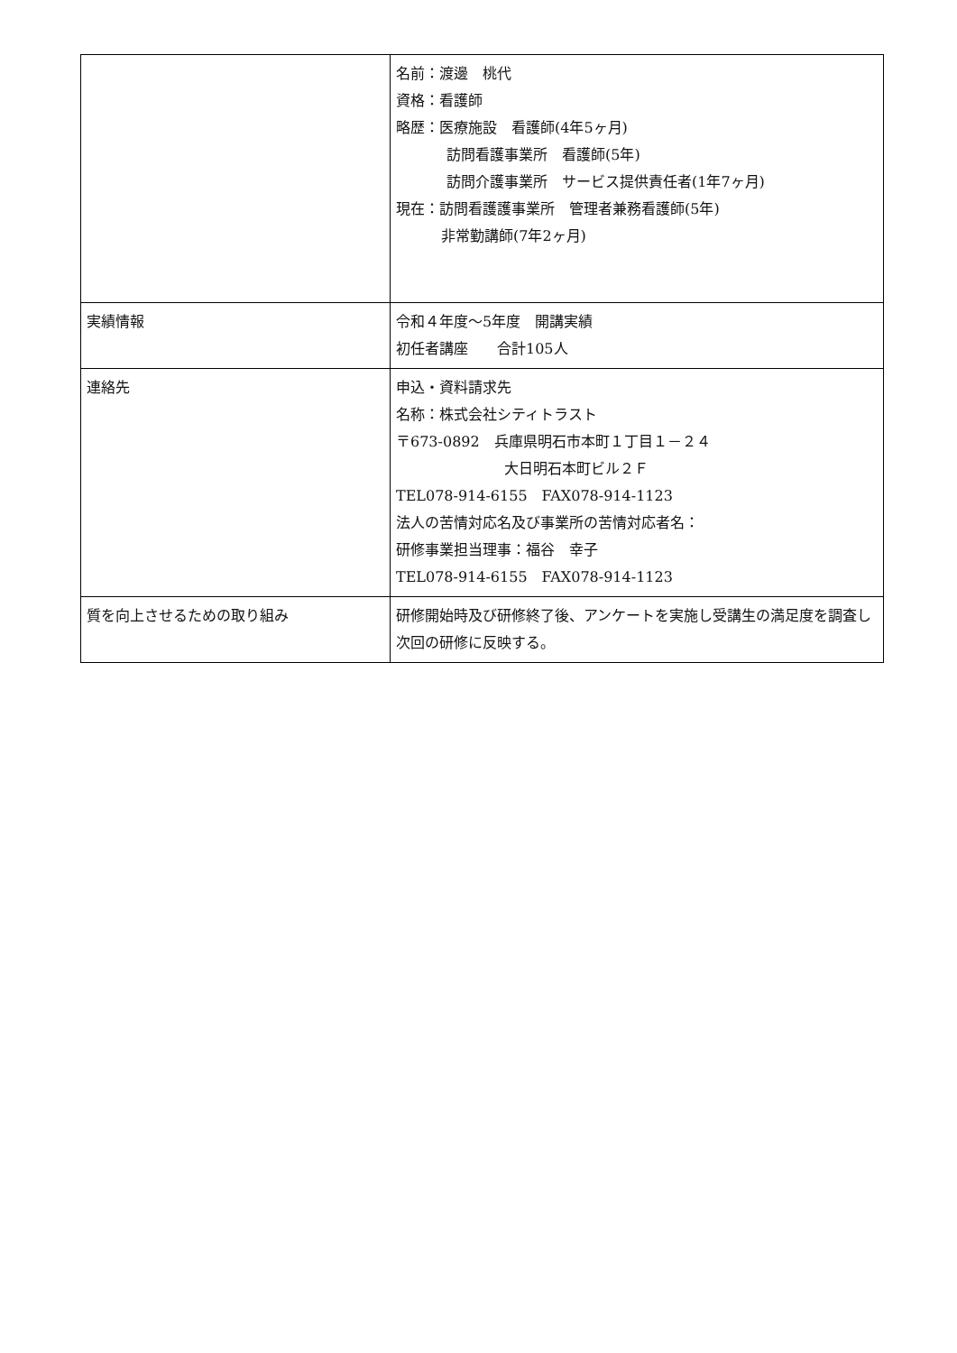| | 名前：渡邊 桃代 資格：看護師 略歴：医療施設 看護師(4年5ヶ月) 訪問看護事業所 看護師(5年) 訪問介護事業所 サービス提供責任者(1年7ヶ月) 現在：訪問看護護事業所 管理者兼務看護師(5年) 非常勤講師(7年2ヶ月) |
| 実績情報 | 令和４年度～5年度 開講実績 初任者講座 合計105人 |
| 連絡先 | 申込・資料請求先 名称：株式会社シティトラスト 〒673-0892 兵庫県明石市本町１丁目１－２４ 大日明石本町ビル２Ｆ TEL078-914-6155 FAX078-914-1123 法人の苦情対応名及び事業所の苦情対応者名： 研修事業担当理事：福谷 幸子 TEL078-914-6155 FAX078-914-1123 |
| 質を向上させるための取り組み | 研修開始時及び研修終了後、アンケートを実施し受講生の満足度を調査し次回の研修に反映する。 |